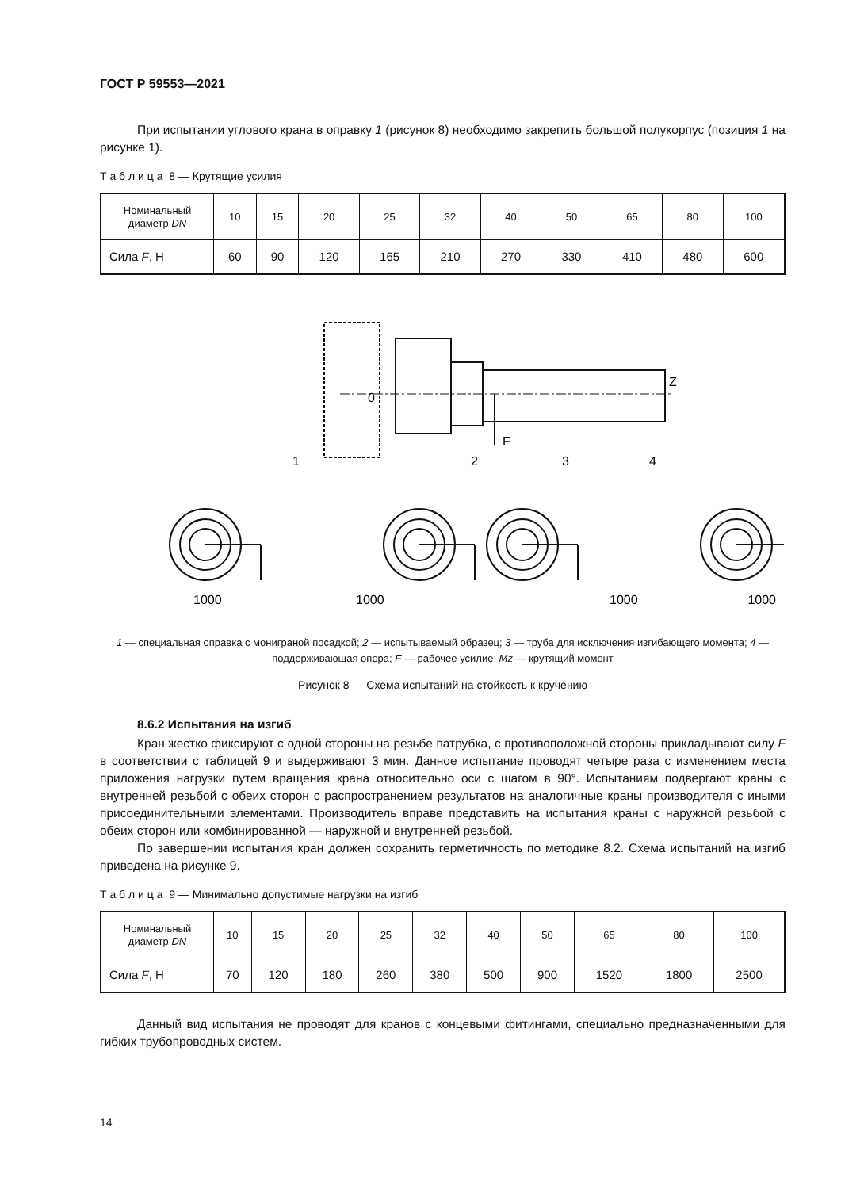ГОСТ Р 59553—2021
При испытании углового крана в оправку 1 (рисунок 8) необходимо закрепить большой полукорпус (позиция 1 на рисунке 1).
Т а б л и ц а 8 — Крутящие усилия
| Номинальный диаметр DN | 10 | 15 | 20 | 25 | 32 | 40 | 50 | 65 | 80 | 100 |
| --- | --- | --- | --- | --- | --- | --- | --- | --- | --- | --- |
| Сила F , Н | 60 | 90 | 120 | 165 | 210 | 270 | 330 | 410 | 480 | 600 |
1
2
F
3
4
Z
0
1000
1000
1000
1000
1 — специальная оправка с мониграной посадкой; 2 — испытываемый образец; 3 — труба для исключения изгибающего момента; 4 — поддерживающая опора; F — рабочее усилие; Mz — крутящий момент
Рисунок 8 — Схема испытаний на стойкость к кручению
8.6.2 Испытания на изгиб
Кран жестко фиксируют с одной стороны на резьбе патрубка, с противоположной стороны прикладывают силу F в соответствии с таблицей 9 и выдерживают 3 мин. Данное испытание проводят четыре раза с изменением места приложения нагрузки путем вращения крана относительно оси с шагом в 90°. Испытаниям подвергают краны с внутренней резьбой с обеих сторон с распространением результатов на аналогичные краны производителя с иными присоединительными элементами. Производитель вправе представить на испытания краны с наружной резьбой с обеих сторон или комбинированной — наружной и внутренней резьбой.
По завершении испытания кран должен сохранить герметичность по методике 8.2. Схема испытаний на изгиб приведена на рисунке 9.
Т а б л и ц а 9 — Минимально допустимые нагрузки на изгиб
| Номинальный диаметр DN | 10 | 15 | 20 | 25 | 32 | 40 | 50 | 65 | 80 | 100 |
| --- | --- | --- | --- | --- | --- | --- | --- | --- | --- | --- |
| Сила F , Н | 70 | 120 | 180 | 260 | 380 | 500 | 900 | 1520 | 1800 | 2500 |
Данный вид испытания не проводят для кранов с концевыми фитингами, специально предназначенными для гибких трубопроводных систем.
14